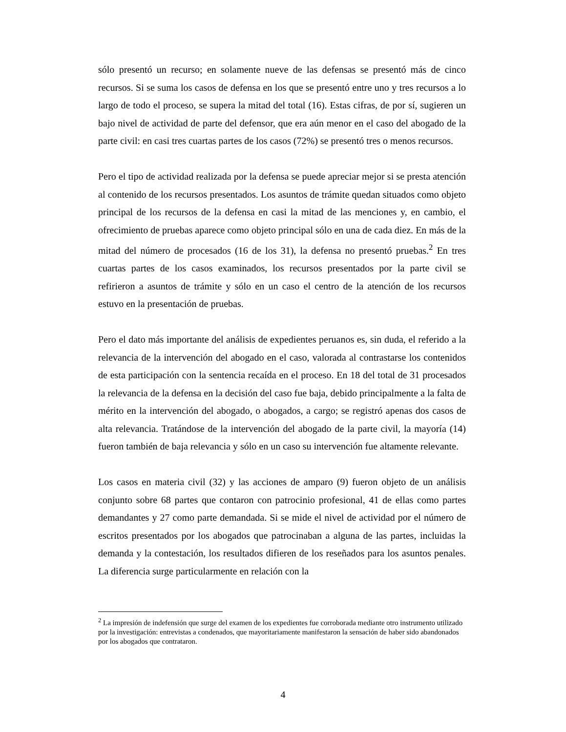sólo presentó un recurso; en solamente nueve de las defensas se presentó más de cinco recursos. Si se suma los casos de defensa en los que se presentó entre uno y tres recursos a lo largo de todo el proceso, se supera la mitad del total (16). Estas cifras, de por sí, sugieren un bajo nivel de actividad de parte del defensor, que era aún menor en el caso del abogado de la parte civil: en casi tres cuartas partes de los casos (72%) se presentó tres o menos recursos.
Pero el tipo de actividad realizada por la defensa se puede apreciar mejor si se presta atención al contenido de los recursos presentados. Los asuntos de trámite quedan situados como objeto principal de los recursos de la defensa en casi la mitad de las menciones y, en cambio, el ofrecimiento de pruebas aparece como objeto principal sólo en una de cada diez. En más de la mitad del número de procesados (16 de los 31), la defensa no presentó pruebas.<sup>2</sup> En tres cuartas partes de los casos examinados, los recursos presentados por la parte civil se refirieron a asuntos de trámite y sólo en un caso el centro de la atención de los recursos estuvo en la presentación de pruebas.
Pero el dato más importante del análisis de expedientes peruanos es, sin duda, el referido a la relevancia de la intervención del abogado en el caso, valorada al contrastarse los contenidos de esta participación con la sentencia recaída en el proceso. En 18 del total de 31 procesados la relevancia de la defensa en la decisión del caso fue baja, debido principalmente a la falta de mérito en la intervención del abogado, o abogados, a cargo; se registró apenas dos casos de alta relevancia. Tratándose de la intervención del abogado de la parte civil, la mayoría (14) fueron también de baja relevancia y sólo en un caso su intervención fue altamente relevante.
Los casos en materia civil (32) y las acciones de amparo (9) fueron objeto de un análisis conjunto sobre 68 partes que contaron con patrocinio profesional, 41 de ellas como partes demandantes y 27 como parte demandada. Si se mide el nivel de actividad por el número de escritos presentados por los abogados que patrocinaban a alguna de las partes, incluidas la demanda y la contestación, los resultados difieren de los reseñados para los asuntos penales. La diferencia surge particularmente en relación con la
<sup>2</sup> La impresión de indefensión que surge del examen de los expedientes fue corroborada mediante otro instrumento utilizado por la investigación: entrevistas a condenados, que mayoritariamente manifestaron la sensación de haber sido abandonados por los abogados que contrataron.
4